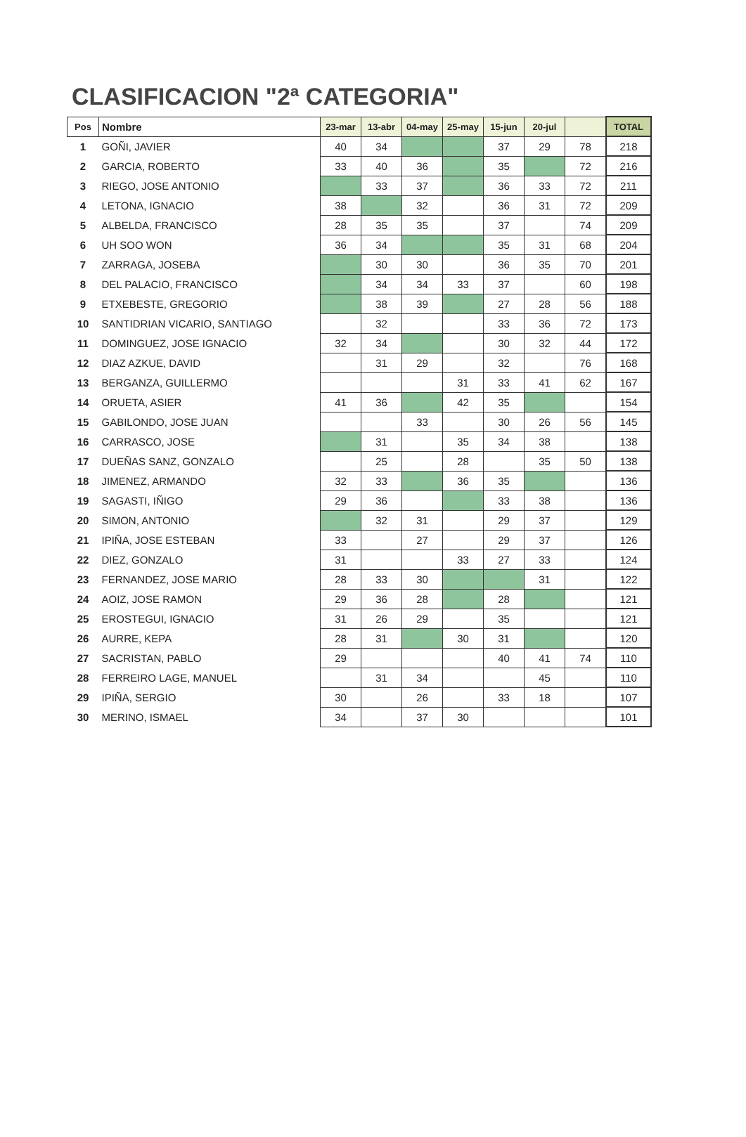CLASIFICACION "2ª CATEGORIA"
| Pos | Nombre | 23-mar | 13-abr | 04-may | 25-may | 15-jun | 20-jul | | TOTAL |
| --- | --- | --- | --- | --- | --- | --- | --- | --- | --- |
| 1 | GOÑI, JAVIER | 40 | 34 | | | 37 | 29 | 78 | 218 |
| 2 | GARCIA, ROBERTO | 33 | 40 | 36 | | 35 | | 72 | 216 |
| 3 | RIEGO, JOSE ANTONIO | | 33 | 37 | | 36 | 33 | 72 | 211 |
| 4 | LETONA, IGNACIO | 38 | | 32 | | 36 | 31 | 72 | 209 |
| 5 | ALBELDA, FRANCISCO | 28 | 35 | 35 | | 37 | | 74 | 209 |
| 6 | UH SOO WON | 36 | 34 | | | 35 | 31 | 68 | 204 |
| 7 | ZARRAGA, JOSEBA | | 30 | 30 | | 36 | 35 | 70 | 201 |
| 8 | DEL PALACIO, FRANCISCO | | 34 | 34 | 33 | 37 | | 60 | 198 |
| 9 | ETXEBESTE, GREGORIO | | 38 | 39 | | 27 | 28 | 56 | 188 |
| 10 | SANTIDRIAN VICARIO, SANTIAGO | | 32 | | | 33 | 36 | 72 | 173 |
| 11 | DOMINGUEZ, JOSE IGNACIO | 32 | 34 | | | 30 | 32 | 44 | 172 |
| 12 | DIAZ AZKUE, DAVID | | 31 | 29 | | 32 | | 76 | 168 |
| 13 | BERGANZA, GUILLERMO | | | | 31 | 33 | 41 | 62 | 167 |
| 14 | ORUETA, ASIER | 41 | 36 | | 42 | 35 | | | 154 |
| 15 | GABILONDO, JOSE JUAN | | | 33 | | 30 | 26 | 56 | 145 |
| 16 | CARRASCO, JOSE | | 31 | | 35 | 34 | 38 | | 138 |
| 17 | DUEÑAS SANZ, GONZALO | | 25 | | 28 | | 35 | 50 | 138 |
| 18 | JIMENEZ, ARMANDO | 32 | 33 | | 36 | 35 | | | 136 |
| 19 | SAGASTI, IÑIGO | 29 | 36 | | | 33 | 38 | | 136 |
| 20 | SIMON, ANTONIO | | 32 | 31 | | 29 | 37 | | 129 |
| 21 | IPIÑA, JOSE ESTEBAN | 33 | | 27 | | 29 | 37 | | 126 |
| 22 | DIEZ, GONZALO | 31 | | | 33 | 27 | 33 | | 124 |
| 23 | FERNANDEZ, JOSE MARIO | 28 | 33 | 30 | | | 31 | | 122 |
| 24 | AOIZ, JOSE RAMON | 29 | 36 | 28 | | 28 | | | 121 |
| 25 | EROSTEGUI, IGNACIO | 31 | 26 | 29 | | 35 | | | 121 |
| 26 | AURRE, KEPA | 28 | 31 | | 30 | 31 | | | 120 |
| 27 | SACRISTAN, PABLO | 29 | | | | 40 | 41 | 74 | 110 |
| 28 | FERREIRO LAGE, MANUEL | | 31 | 34 | | | 45 | | 110 |
| 29 | IPIÑA, SERGIO | 30 | | 26 | | 33 | 18 | | 107 |
| 30 | MERINO, ISMAEL | 34 | | 37 | 30 | | | | 101 |